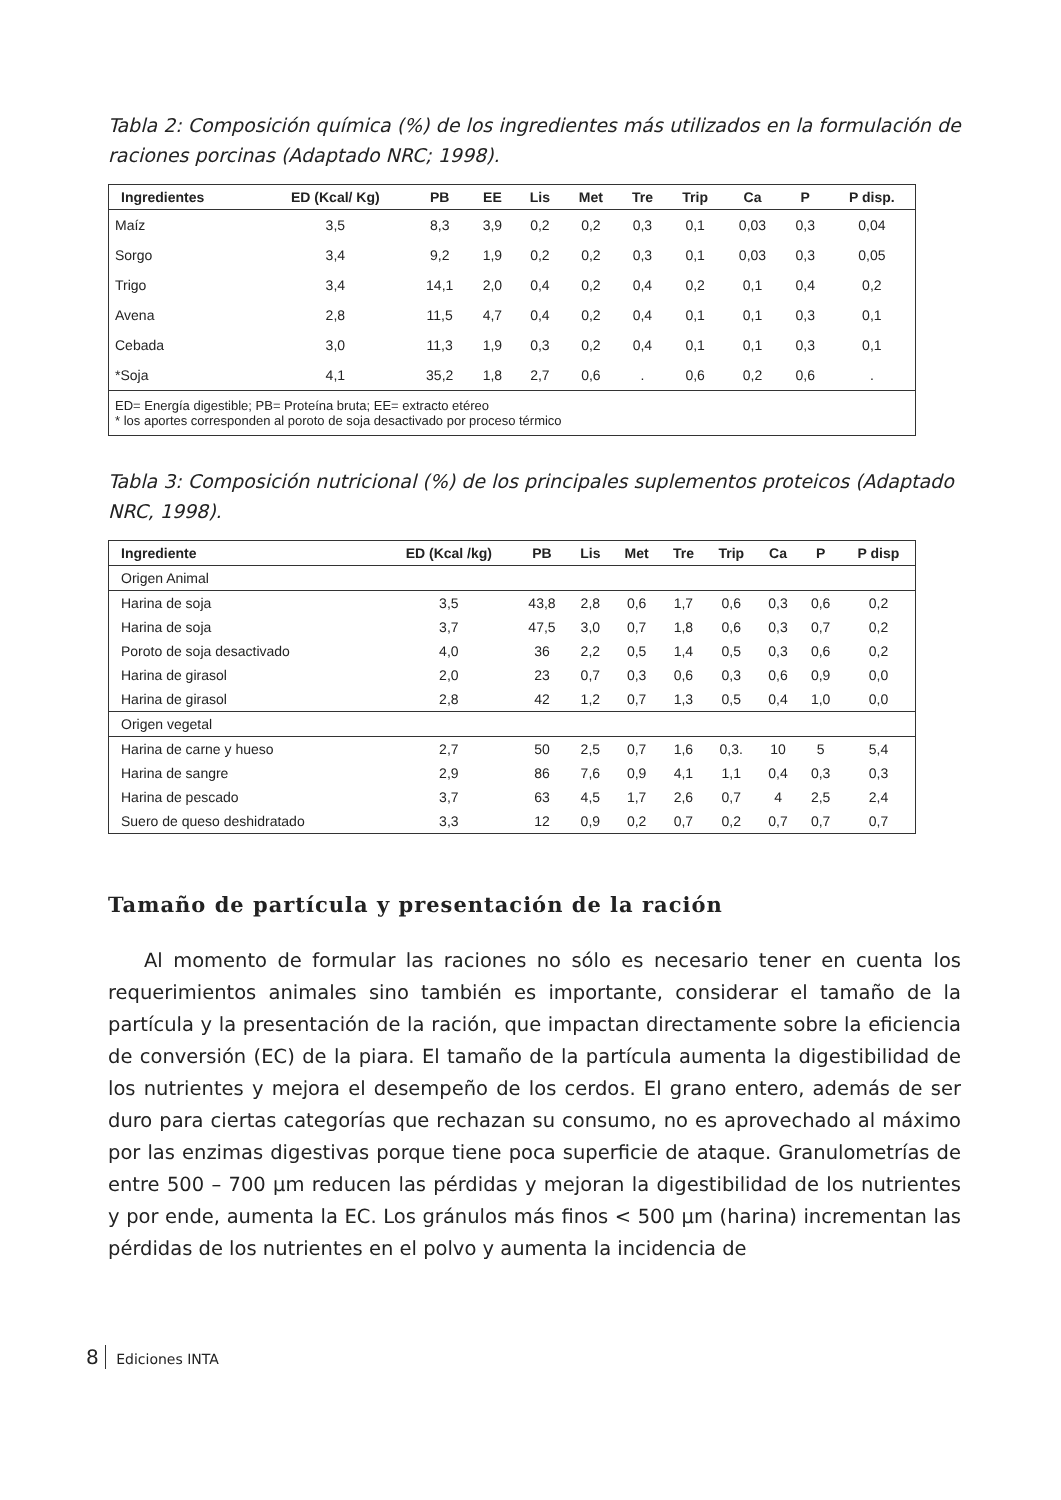Tabla 2: Composición química (%) de los ingredientes más utilizados en la formulación de raciones porcinas (Adaptado NRC; 1998).
| Ingredientes | ED (Kcal/ Kg) | PB | EE | Lis | Met | Tre | Trip | Ca | P | P disp. |
| --- | --- | --- | --- | --- | --- | --- | --- | --- | --- | --- |
| Maíz | 3,5 | 8,3 | 3,9 | 0,2 | 0,2 | 0,3 | 0,1 | 0,03 | 0,3 | 0,04 |
| Sorgo | 3,4 | 9,2 | 1,9 | 0,2 | 0,2 | 0,3 | 0,1 | 0,03 | 0,3 | 0,05 |
| Trigo | 3,4 | 14,1 | 2,0 | 0,4 | 0,2 | 0,4 | 0,2 | 0,1 | 0,4 | 0,2 |
| Avena | 2,8 | 11,5 | 4,7 | 0,4 | 0,2 | 0,4 | 0,1 | 0,1 | 0,3 | 0,1 |
| Cebada | 3,0 | 11,3 | 1,9 | 0,3 | 0,2 | 0,4 | 0,1 | 0,1 | 0,3 | 0,1 |
| *Soja | 4,1 | 35,2 | 1,8 | 2,7 | 0,6 | . | 0,6 | 0,2 | 0,6 | . |
| ED= Energía digestible; PB= Proteína bruta; EE= extracto etéreo * los aportes corresponden al poroto de soja desactivado por proceso térmico | | | | | | | | | | |
Tabla 3: Composición nutricional (%) de los principales suplementos proteicos (Adaptado NRC, 1998).
| Ingrediente | ED (Kcal /kg) | PB | Lis | Met | Tre | Trip | Ca | P | P disp |
| --- | --- | --- | --- | --- | --- | --- | --- | --- | --- |
| Origen Animal | | | | | | | | | |
| Harina de soja | 3,5 | 43,8 | 2,8 | 0,6 | 1,7 | 0,6 | 0,3 | 0,6 | 0,2 |
| Harina de soja | 3,7 | 47,5 | 3,0 | 0,7 | 1,8 | 0,6 | 0,3 | 0,7 | 0,2 |
| Poroto de soja desactivado | 4,0 | 36 | 2,2 | 0,5 | 1,4 | 0,5 | 0,3 | 0,6 | 0,2 |
| Harina de girasol | 2,0 | 23 | 0,7 | 0,3 | 0,6 | 0,3 | 0,6 | 0,9 | 0,0 |
| Harina de girasol | 2,8 | 42 | 1,2 | 0,7 | 1,3 | 0,5 | 0,4 | 1,0 | 0,0 |
| Origen vegetal | | | | | | | | | |
| Harina de carne y hueso | 2,7 | 50 | 2,5 | 0,7 | 1,6 | 0,3. | 10 | 5 | 5,4 |
| Harina de sangre | 2,9 | 86 | 7,6 | 0,9 | 4,1 | 1,1 | 0,4 | 0,3 | 0,3 |
| Harina de pescado | 3,7 | 63 | 4,5 | 1,7 | 2,6 | 0,7 | 4 | 2,5 | 2,4 |
| Suero de queso deshidratado | 3,3 | 12 | 0,9 | 0,2 | 0,7 | 0,2 | 0,7 | 0,7 | 0,7 |
Tamaño de partícula y presentación de la ración
Al momento de formular las raciones no sólo es necesario tener en cuenta los requerimientos animales sino también es importante, considerar el tamaño de la partícula y la presentación de la ración, que impactan directamente sobre la eficiencia de conversión (EC) de la piara. El tamaño de la partícula aumenta la digestibilidad de los nutrientes y mejora el desempeño de los cerdos. El grano entero, además de ser duro para ciertas categorías que rechazan su consumo, no es aprovechado al máximo por las enzimas digestivas porque tiene poca superficie de ataque. Granulometrías de entre 500 – 700 µm reducen las pérdidas y mejoran la digestibilidad de los nutrientes y por ende, aumenta la EC. Los gránulos más finos < 500 µm (harina) incrementan las pérdidas de los nutrientes en el polvo y aumenta la incidencia de
8 Ediciones INTA